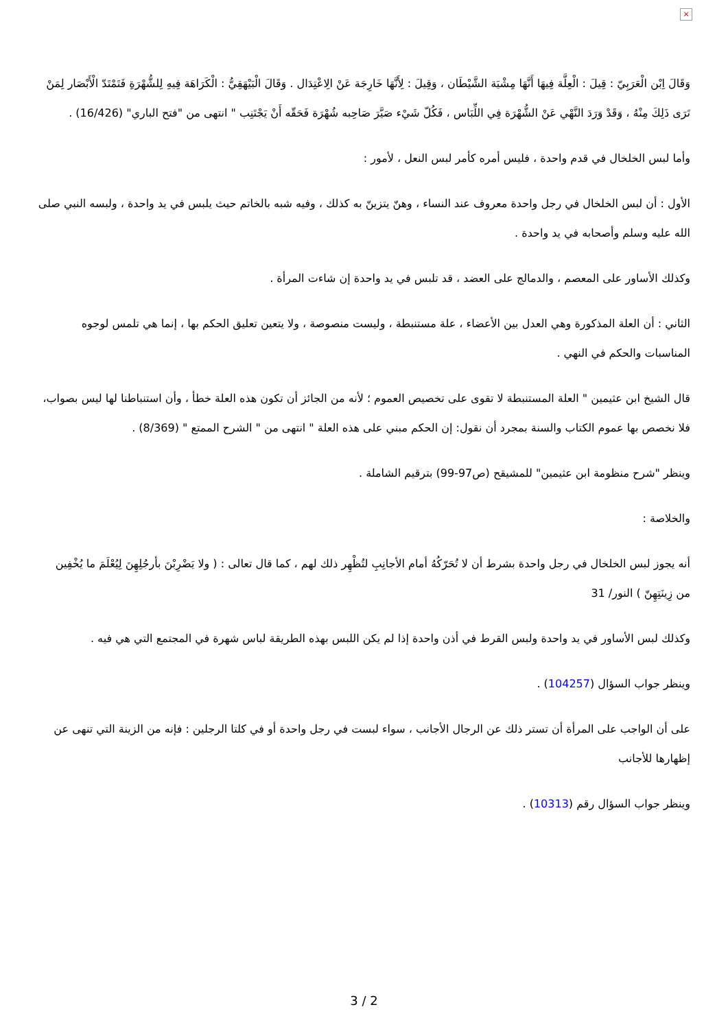×
وَقَالَ اِبْن الْعَرَبِيّ : قِيلَ : الْعِلَّة فِيهَا أَنَّهَا مِشْيَة الشَّيْطَان ، وَقِيلَ : لِأَنَّهَا خَارِجَة عَنْ الِاعْتِدَال . وَقَالَ الْبَيْهَقِيُّ : الْكَرَاهَة فِيهِ لِلشُّهْرَةِ فَتَمْتَدّ الْأَبْصَار لِمَنْ تَرَى ذَلِكَ مِنْهُ ، وَقَدْ وَرَدَ النَّهْي عَنْ الشُّهْرَة فِي اللِّبَاس ، فَكُلّ شَيْء صَيَّرَ صَاحِبه شُهْرَة فَحَقّه أَنْ يَجْتَنِب " انتهى من "فتح الباري" (16/426) .
وأما لبس الخلخال في قدم واحدة ، فليس أمره كأمر لبس النعل ، لأمور :
الأول : أن لبس الخلخال في رجل واحدة معروف عند النساء ، وهنّ يتزينّ به كذلك ، وفيه شبه بالخاتم حيث يلبس في يد واحدة ، ولبسه النبي صلى الله عليه وسلم وأصحابه في يد واحدة .
وكذلك الأساور على المعصم ، والدمالج على العضد ، قد تلبس في يد واحدة إن شاءت المرأة .
الثاني : أن العلة المذكورة وهي العدل بين الأعضاء ، علة مستنبطة ، وليست منصوصة ، ولا يتعين تعليق الحكم بها ، إنما هي تلمس لوجوه المناسبات والحكم في النهي .
قال الشيخ ابن عثيمين " العلة المستنبطة لا تقوى على تخصيص العموم ؛ لأنه من الجائز أن تكون هذه العلة خطأ ، وأن استنباطنا لها ليس بصواب، فلا نخصص بها عموم الكتاب والسنة بمجرد أن نقول: إن الحكم مبني على هذه العلة " انتهى من " الشرح الممتع " (8/369) .
وينظر "شرح منظومة ابن عثيمين" للمشيقح (ص97-99) بترقيم الشاملة .
والخلاصة :
أنه يجوز لبس الخلخال في رجل واحدة بشرط أن لا تُحَرّكُهُ أمام الأجانِبِ لتُظْهِر ذلك لهم ، كما قال تعالى : ( ولا يَضْرِبْنَ بأرجُلِهِنَ لِيُعْلَمَ ما يُخْفِين من زِينَتِهِنّ ) النور/ 31
وكذلك لبس الأساور في يد واحدة ولبس القرط في أذن واحدة إذا لم يكن اللبس بهذه الطريقة لباس شهرة في المجتمع التي هي فيه .
وينظر جواب السؤال (104257) .
على أن الواجب على المرأة أن تستر ذلك عن الرجال الأجانب ، سواء لبست في رجل واحدة أو في كلتا الرجلين : فإنه من الزينة التي تنهى عن إظهارها للأجانب
وينظر جواب السؤال رقم (10313) .
3 / 2